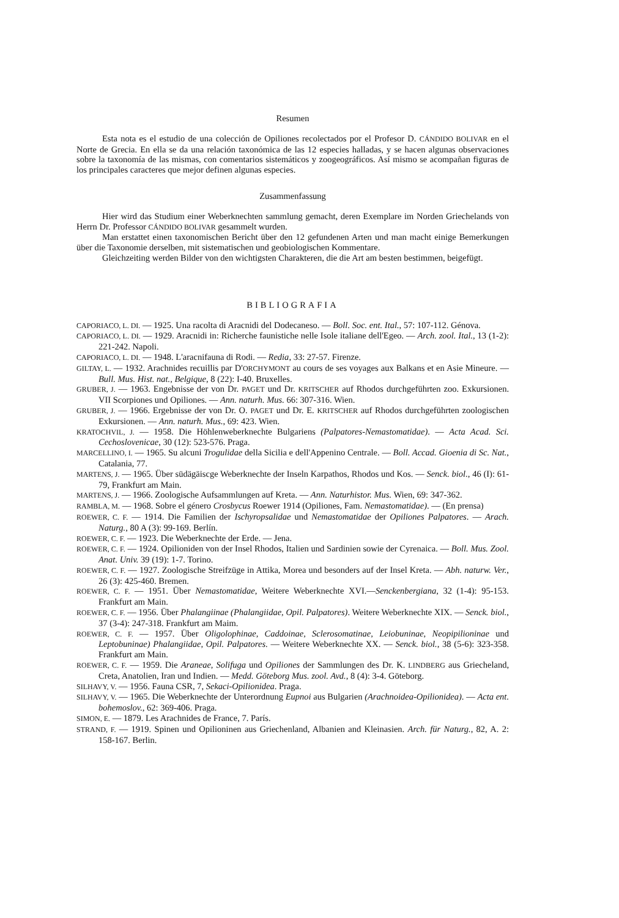Resumen
Esta nota es el estudio de una colección de Opiliones recolectados por el Profesor D. CÁNDIDO BOLIVAR en el Norte de Grecia. En ella se da una relación taxonómica de las 12 especies halladas, y se hacen algunas observaciones sobre la taxonomía de las mismas, con comentarios sistemáticos y zoogeográficos. Así mismo se acompañan figuras de los principales caracteres que mejor definen algunas especies.
Zusammenfassung
Hier wird das Studium einer Weberknechten sammlung gemacht, deren Exemplare im Norden Griechelands von Herrn Dr. Professor CÁNDIDO BOLIVAR gesammelt wurden.
Man erstattet einen taxonomischen Bericht über den 12 gefundenen Arten und man macht einige Bemerkungen über die Taxonomie derselben, mit sistematischen und geobiologischen Kommentare.
Gleichzeiting werden Bilder von den wichtigsten Charakteren, die die Art am besten bestimmen, beigefügt.
BIBLIOGRAFIA
CAPORIACO, L. DI. — 1925. Una racolta di Aracnidi del Dodecaneso. — Boll. Soc. ent. Ital., 57: 107-112. Génova.
CAPORIACO, L. DI. — 1929. Aracnidi in: Richerche faunistiche nelle Isole italiane dell'Egeo. — Arch. zool. Ital., 13 (1-2): 221-242. Napoli.
CAPORIACO, L. DI. — 1948. L'aracnifauna di Rodi. — Redia, 33: 27-57. Firenze.
GILTAY, L. — 1932. Arachnides recuillis par D'ORCHYMONT au cours de ses voyages aux Balkans et en Asie Mineure. — Bull. Mus. Hist. nat., Belgique, 8 (22): I-40. Bruxelles.
GRUBER, J. — 1963. Engebnisse der von Dr. PAGET und Dr. KRITSCHER auf Rhodos durchgeführten zoo. Exkursionen. VII Scorpiones und Opiliones. — Ann. naturh. Mus. 66: 307-316. Wien.
GRUBER, J. — 1966. Ergebnisse der von Dr. O. PAGET und Dr. E. KRITSCHER auf Rhodos durchgeführten zoologischen Exkursionen. — Ann. naturh. Mus., 69: 423. Wien.
KRATOCHVIL, J. — 1958. Die Höhlenweberknechte Bulgariens (Palpatores-Nemastomatidae). — Acta Acad. Sci. Cechoslovenicae, 30 (12): 523-576. Praga.
MARCELLINO, I. — 1965. Su alcuni Trogulidae della Sicilia e dell'Appenino Centrale. — Boll. Accad. Gioenia di Sc. Nat., Catalania, 77.
MARTENS, J. — 1965. Über südägäiscge Weberknechte der Inseln Karpathos, Rhodos und Kos. — Senck. biol., 46 (I): 61-79, Frankfurt am Main.
MARTENS, J. — 1966. Zoologische Aufsammlungen auf Kreta. — Ann. Naturhistor. Mus. Wien, 69: 347-362.
RAMBLA, M. — 1968. Sobre el género Crosbycus Roewer 1914 (Opiliones, Fam. Nemastomatidae). — (En prensa)
ROEWER, C. F. — 1914. Die Familien der Ischyropsalidae und Nemastomatidae der Opiliones Palpatores. — Arach. Naturg., 80 A (3): 99-169. Berlín.
ROEWER, C. F. — 1923. Die Weberknechte der Erde. — Jena.
ROEWER, C. F. — 1924. Opilioniden von der Insel Rhodos, Italien und Sardinien sowie der Cyrenaica. — Boll. Mus. Zool. Anat. Univ. 39 (19): 1-7. Torino.
ROEWER, C. F. — 1927. Zoologische Streifzüge in Attika, Morea und besonders auf der Insel Kreta. — Abh. naturw. Ver., 26 (3): 425-460. Bremen.
ROEWER, C. F. — 1951. Über Nemastomatidae, Weitere Weberknechte XVI.—Senckenbergiana, 32 (1-4): 95-153. Frankfurt am Main.
ROEWER, C. F. — 1956. Über Phalangiinae (Phalangiidae, Opil. Palpatores). Weitere Weberknechte XIX. — Senck. biol., 37 (3-4): 247-318. Frankfurt am Maim.
ROEWER, C. F. — 1957. Über Oligolophinae, Caddoinae, Sclerosomatinae, Leiobuninae, Neopipilioninae und Leptobuninae) Phalangiidae, Opil. Palpatores. — Weitere Weberknechte XX. — Senck. biol., 38 (5-6): 323-358. Frankfurt am Main.
ROEWER, C. F. — 1959. Die Araneae, Solifuga und Opiliones der Sammlungen des Dr. K. LINDBERG aus Griecheland, Creta, Anatolien, Iran und Indien. — Medd. Göteborg Mus. zool. Avd., 8 (4): 3-4. Göteborg.
SILHAVY, V. — 1956. Fauna CSR, 7, Sekaci-Opilionidea. Praga.
SILHAVY, V. — 1965. Die Weberknechte der Unterordnung Eupnoi aus Bulgarien (Arachnoidea-Opilionidea). — Acta ent. bohemoslov., 62: 369-406. Praga.
SIMON, E. — 1879. Les Arachnides de France, 7. París.
STRAND, F. — 1919. Spinen und Opilioninen aus Griechenland, Albanien and Kleinasien. Arch. für Naturg., 82, A. 2: 158-167. Berlin.